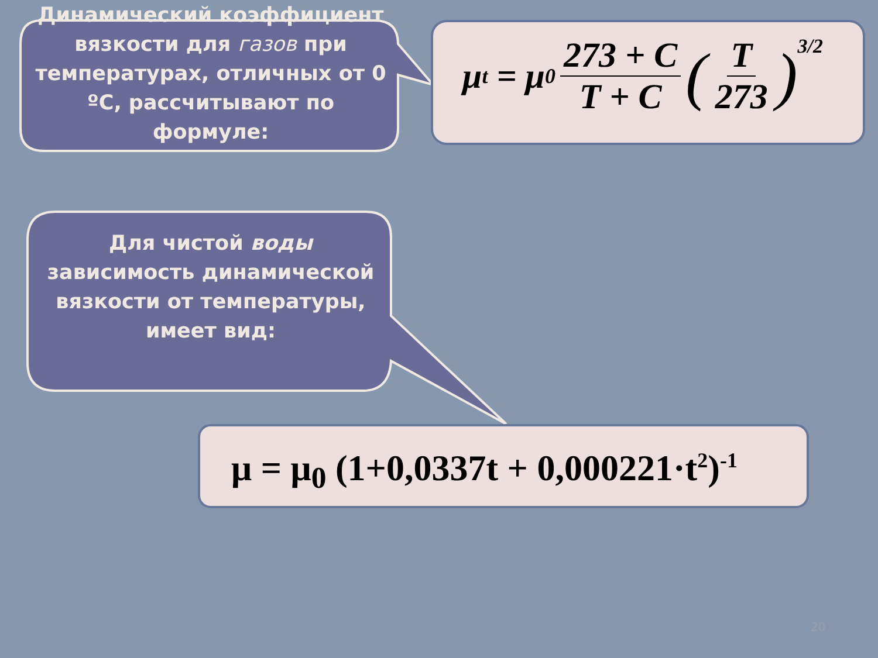Динамический коэффициент вязкости для газов при температурах, отличных от 0 ºС, рассчитывают по формуле:
μ<sub>t</sub> = μ<sub>0</sub> 273 + C T + C (T 273)<sup>3/2</sup>
Для чистой воды зависимость динамической вязкости от температуры, имеет вид:
μ = μ<sub>0</sub> (1+0,0337t + 0,000221·t<sup>2</sup>)<sup>-1</sup>
20